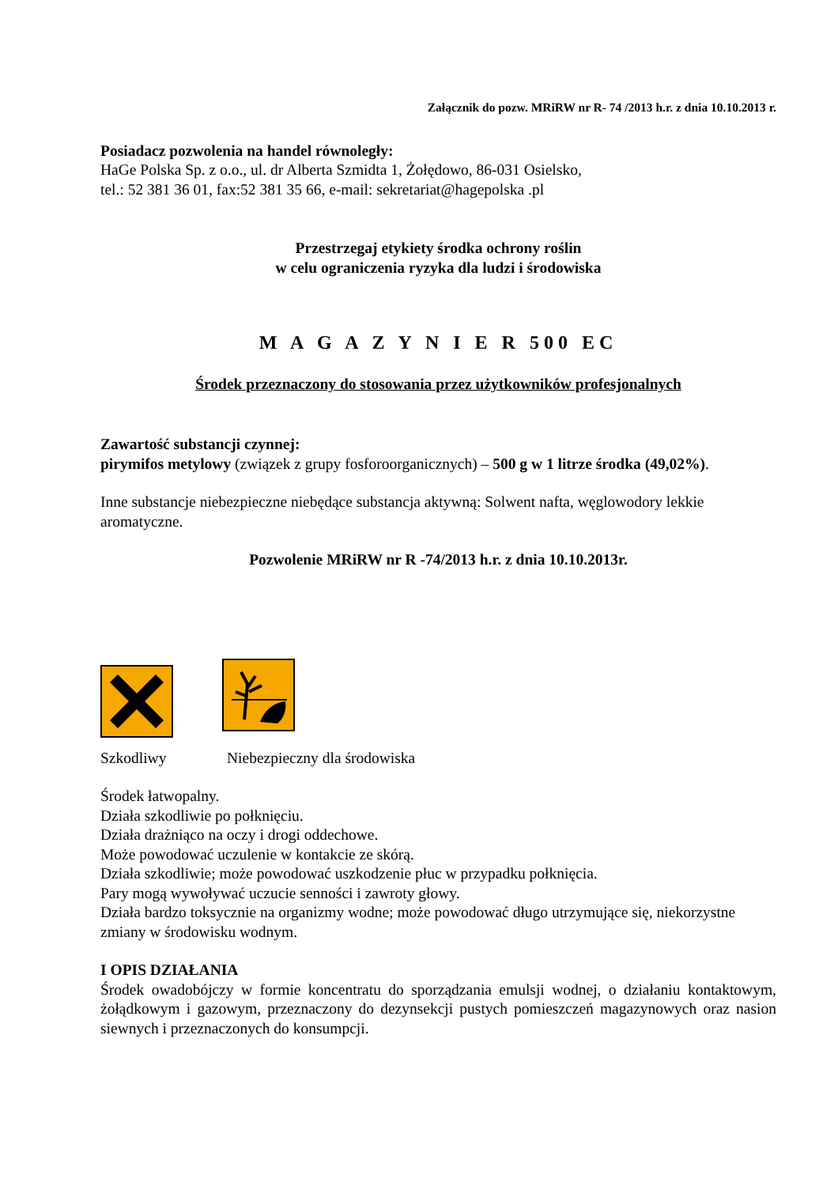Załącznik do pozw. MRiRW nr R- 74 /2013 h.r. z dnia 10.10.2013 r.
Posiadacz pozwolenia na handel równoległy:
HaGe Polska Sp. z o.o., ul. dr Alberta Szmidta 1, Żołędowo, 86-031 Osielsko,
tel.: 52 381 36 01, fax:52 381 35 66, e-mail: sekretariat@hagepolska .pl
Przestrzegaj etykiety środka ochrony roślin
w celu ograniczenia ryzyka dla ludzi i środowiska
M A G A Z Y N I E R 500 EC
Środek przeznaczony do stosowania przez użytkowników profesjonalnych
Zawartość substancji czynnej:
pirymifos metylowy (związek z grupy fosforoorganicznych) – 500 g w 1 litrze środka (49,02%).
Inne substancje niebezpieczne niebędące substancja aktywną: Solwent nafta, węglowodory lekkie aromatyczne.
Pozwolenie MRiRW nr R -74/2013 h.r. z dnia 10.10.2013r.
Szkodliwy Niebezpieczny dla środowiska
Środek łatwopalny.
Działa szkodliwie po połknięciu.
Działa drażniąco na oczy i drogi oddechowe.
Może powodować uczulenie w kontakcie ze skórą.
Działa szkodliwie; może powodować uszkodzenie płuc w przypadku połknięcia.
Pary mogą wywoływać uczucie senności i zawroty głowy.
Działa bardzo toksycznie na organizmy wodne; może powodować długo utrzymujące się, niekorzystne zmiany w środowisku wodnym.
I OPIS DZIAŁANIA
Środek owadobójczy w formie koncentratu do sporządzania emulsji wodnej, o działaniu kontaktowym, żołądkowym i gazowym, przeznaczony do dezynsekcji pustych pomieszczeń magazynowych oraz nasion siewnych i przeznaczonych do konsumpcji.